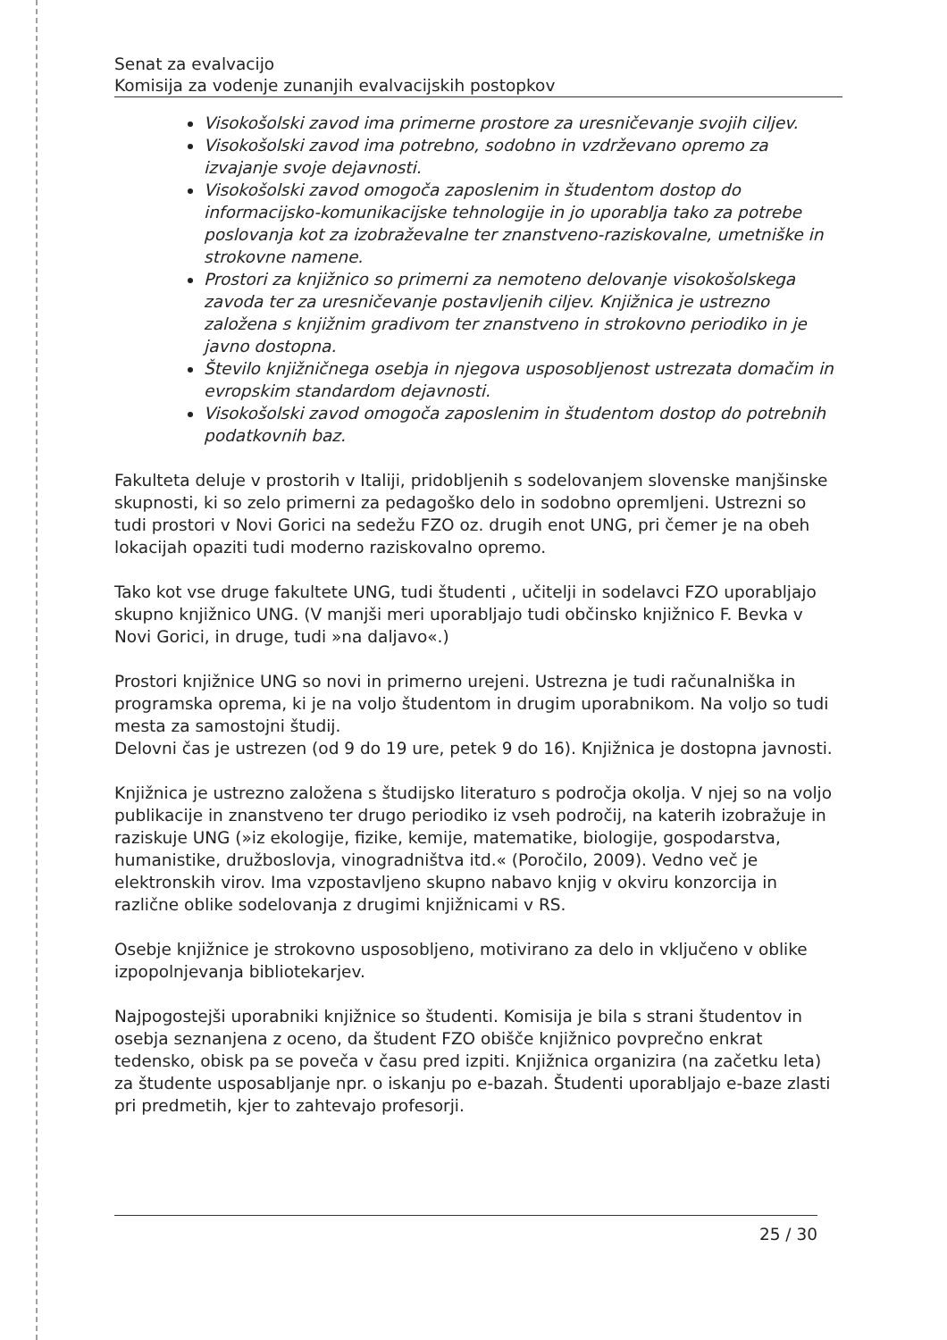Senat za evalvacijo
Komisija za vodenje zunanjih evalvacijskih postopkov
Visokošolski zavod ima primerne prostore za uresničevanje svojih ciljev.
Visokošolski zavod ima potrebno, sodobno in vzdrževano opremo za izvajanje svoje dejavnosti.
Visokošolski zavod omogoča zaposlenim in študentom dostop do informacijsko-komunikacijske tehnologije in jo uporablja tako za potrebe poslovanja kot za izobraževalne ter znanstveno-raziskovalne, umetniške in strokovne namene.
Prostori za knjižnico so primerni za nemoteno delovanje visokošolskega zavoda ter za uresničevanje postavljenih ciljev. Knjižnica je ustrezno založena s knjižnim gradivom ter znanstveno in strokovno periodiko in je javno dostopna.
Število knjižničnega osebja in njegova usposobljenost ustrezata domačim in evropskim standardom dejavnosti.
Visokošolski zavod omogoča zaposlenim in študentom dostop do potrebnih podatkovnih baz.
Fakulteta deluje v prostorih v Italiji, pridobljenih s sodelovanjem slovenske manjšinske skupnosti, ki so zelo primerni za pedagoško delo in sodobno opremljeni. Ustrezni so tudi prostori v Novi Gorici na sedežu FZO oz. drugih enot UNG, pri čemer je na obeh lokacijah opaziti tudi moderno raziskovalno opremo.
Tako kot vse druge fakultete UNG, tudi študenti , učitelji in sodelavci FZO uporabljajo skupno knjižnico UNG. (V manjši meri uporabljajo tudi občinsko knjižnico F. Bevka v Novi Gorici, in druge, tudi »na daljavo«.)
Prostori knjižnice UNG so novi in primerno urejeni. Ustrezna je tudi računalniška in programska oprema, ki je na voljo študentom in drugim uporabnikom. Na voljo so tudi mesta za samostojni študij.
Delovni čas je ustrezen (od 9 do 19 ure, petek 9 do 16). Knjižnica je dostopna javnosti.
Knjižnica je ustrezno založena s študijsko literaturo s področja okolja. V njej so na voljo publikacije in znanstveno ter drugo periodiko iz vseh področij, na katerih izobražuje in raziskuje UNG (»iz ekologije, fizike, kemije, matematike, biologije, gospodarstva, humanistike, družboslovja, vinogradništva itd.« (Poročilo, 2009). Vedno več je elektronskih virov. Ima vzpostavljeno skupno nabavo knjig v okviru konzorcija in različne oblike sodelovanja z drugimi knjižnicami v RS.
Osebje knjižnice je strokovno usposobljeno, motivirano za delo in vključeno v oblike izpopolnjevanja bibliotekarjev.
Najpogostejši uporabniki knjižnice so študenti. Komisija je bila s strani študentov in osebja seznanjena z oceno, da študent FZO obišče knjižnico povprečno enkrat tedensko, obisk pa se poveča v času pred izpiti. Knjižnica organizira (na začetku leta) za študente usposabljanje npr. o iskanju po e-bazah. Študenti uporabljajo e-baze zlasti pri predmetih, kjer to zahtevajo profesorji.
25 / 30